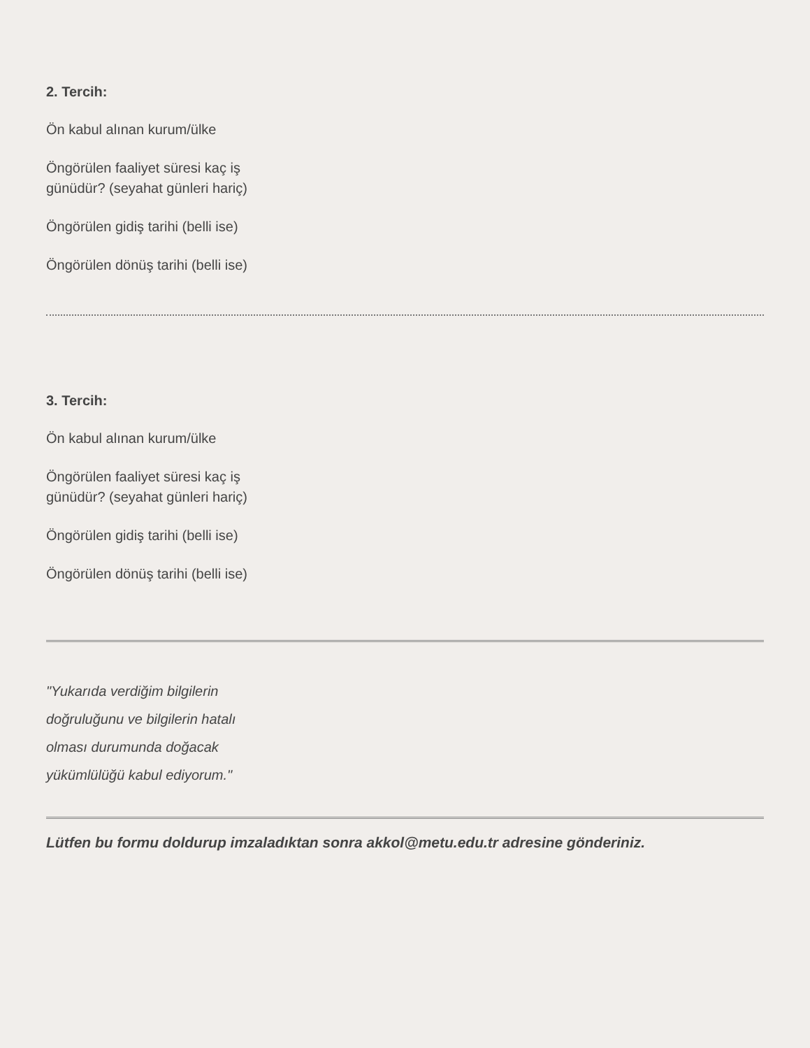2. Tercih:
Ön kabul alınan kurum/ülke
Öngörülen faaliyet süresi kaç iş
günüdür? (seyahat günleri hariç)
Öngörülen gidiş tarihi (belli ise)
Öngörülen dönüş tarihi (belli ise)
3. Tercih:
Ön kabul alınan kurum/ülke
Öngörülen faaliyet süresi kaç iş
günüdür? (seyahat günleri hariç)
Öngörülen gidiş tarihi (belli ise)
Öngörülen dönüş tarihi (belli ise)
"Yukarıda verdiğim bilgilerin
doğruluğunu ve bilgilerin hatalı
olması durumunda doğacak
yükümlülüğü kabul ediyorum."
Lütfen bu formu doldurup imzaladıktan sonra akkol@metu.edu.tr adresine gönderiniz.